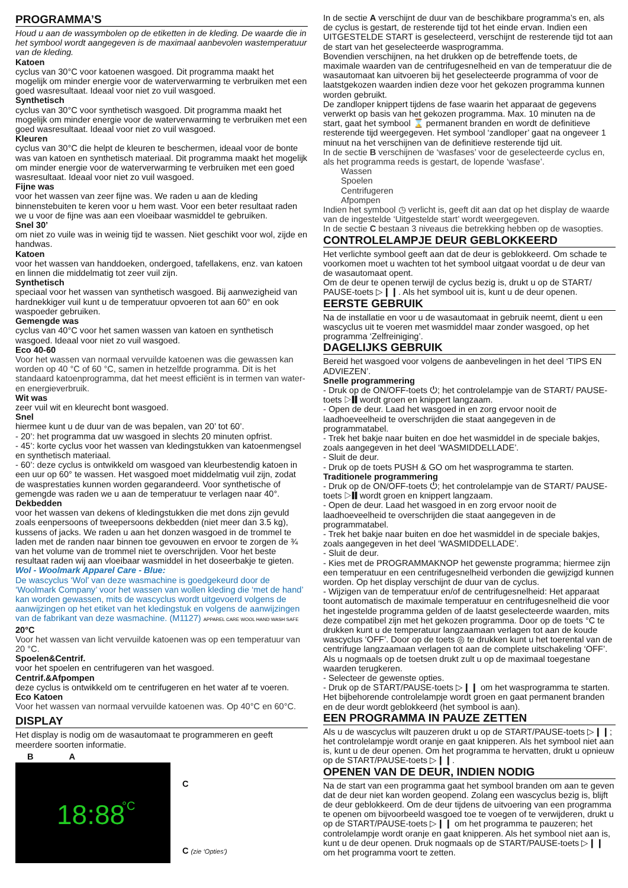PROGRAMMA’S
Houd u aan de wassymbolen op de etiketten in de kleding. De waarde die in het symbool wordt aangegeven is de maximaal aanbevolen wastemperatuur van de kleding.
Katoen
cyclus van 30°C voor katoenen wasgoed. Dit programma maakt het mogelijk om minder energie voor de waterverwarming te verbruiken met een goed wasresultaat. Ideaal voor niet zo vuil wasgoed.
Synthetisch
cyclus van 30°C voor synthetisch wasgoed. Dit programma maakt het mogelijk om minder energie voor de waterverwarming te verbruiken met een goed wasresultaat. Ideaal voor niet zo vuil wasgoed.
Kleuren
cyclus van 30°C die helpt de kleuren te beschermen, ideaal voor de bonte was van katoen en synthetisch materiaal. Dit programma maakt het mogelijk om minder energie voor de waterverwarming te verbruiken met een goed wasresultaat. Ideaal voor niet zo vuil wasgoed.
Fijne was
voor het wassen van zeer fijne was. We raden u aan de kleding binnenstebuiten te keren voor u hem wast. Voor een beter resultaat raden we u voor de fijne was aan een vloeibaar wasmiddel te gebruiken.
Snel 30’
om niet zo vuile was in weinig tijd te wassen. Niet geschikt voor wol, zijde en handwas.
Katoen
voor het wassen van handdoeken, ondergoed, tafellakens, enz. van katoen en linnen die middelmatig tot zeer vuil zijn.
Synthetisch
speciaal voor het wassen van synthetisch wasgoed. Bij aanwezigheid van hardnekkiger vuil kunt u de temperatuur opvoeren tot aan 60° en ook waspoeder gebruiken.
Gemengde was
cyclus van 40°C voor het samen wassen van katoen en synthetisch wasgoed. Ideaal voor niet zo vuil wasgoed.
Eco 40-60
Voor het wassen van normaal vervuilde katoenen was die gewassen kan worden op 40 °C of 60 °C, samen in hetzelfde programma. Dit is het standaard katoenprogramma, dat het meest efficiënt is in termen van water- en energieverbruik.
Wit was
zeer vuil wit en kleurecht bont wasgoed.
Snel
hiermee kunt u de duur van de was bepalen, van 20’ tot 60’.
- 20’: het programma dat uw wasgoed in slechts 20 minuten opfrist.
- 45’: korte cyclus voor het wassen van kledingstukken van katoenmengsel en synthetisch materiaal.
- 60’: deze cyclus is ontwikkeld om wasgoed van kleurbestendig katoen in een uur op 60° te wassen. Het wasgoed moet middelmatig vuil zijn, zodat de wasprestaties kunnen worden gegarandeerd. Voor synthetische of gemengde was raden we u aan de temperatuur te verlagen naar 40°.
Dekbedden
voor het wassen van dekens of kledingstukken die met dons zijn gevuld zoals eenpersoons of tweepersoons dekbedden (niet meer dan 3.5 kg), kussens of jacks. We raden u aan het donzen wasgoed in de trommel te laden met de randen naar binnen toe gevouwen en ervoor te zorgen de ¾ van het volume van de trommel niet te overschrijden. Voor het beste resultaat raden wij aan vloeibaar wasmiddel in het doseerbakje te gieten.
Wol - Woolmark Apparel Care - Blue:
De wascyclus ‘Wol’ van deze wasmachine is goedgekeurd door de ‘Woolmark Company’ voor het wassen van wollen kleding die ‘met de hand’ kan worden gewassen, mits de wascyclus wordt uitgevoerd volgens de aanwijzingen op het etiket van het kledingstuk en volgens de aanwijzingen van de fabrikant van deze wasmachine. (M1127) APPAREL CARE WOOL HAND WASH SAFE
20°C
Voor het wassen van licht vervuilde katoenen was op een temperatuur van 20 °C.
Spoelen&Centrif.
voor het spoelen en centrifugeren van het wasgoed.
Centrif.&Afpompen
deze cyclus is ontwikkeld om te centrifugeren en het water af te voeren.
Eco Katoen
Voor het wassen van normaal vervuilde katoenen was. Op 40°C en 60°C.
DISPLAY
Het display is nodig om de wasautomaat te programmeren en geeft meerdere soorten informatie.
B A
18:88 °C
C
C (zie ‘Opties’)
In de sectie A verschijnt de duur van de beschikbare programma’s en, als de cyclus is gestart, de resterende tijd tot het einde ervan. Indien een UITGESTELDE START is geselecteerd, verschijnt de resterende tijd tot aan de start van het geselecteerde wasprogramma.
Bovendien verschijnen, na het drukken op de betreffende toets, de maximale waarden van de centrifugesnelheid en van de temperatuur die de wasautomaat kan uitvoeren bij het geselecteerde programma of voor de laatstgekozen waarden indien deze voor het gekozen programma kunnen worden gebruikt.
De zandloper knippert tijdens de fase waarin het apparaat de gegevens verwerkt op basis van het gekozen programma. Max. 10 minuten na de start, gaat het symbool ⌛ permanent branden en wordt de definitieve resterende tijd weergegeven. Het symbool ‘zandloper’ gaat na ongeveer 1 minuut na het verschijnen van de definitieve resterende tijd uit.
In de sectie B verschijnen de ‘wasfases’ voor de geselecteerde cyclus en, als het programma reeds is gestart, de lopende ‘wasfase’.
Wassen
Spoelen
Centrifugeren
Afpompen
Indien het symbool ◷ verlicht is, geeft dit aan dat op het display de waarde van de ingestelde ‘Uitgestelde start’ wordt weergegeven.
In de sectie C bestaan 3 niveaus die betrekking hebben op de wasopties.
CONTROLELAMPJE DEUR GEBLOKKEERD
Het verlichte symbool geeft aan dat de deur is geblokkeerd. Om schade te voorkomen moet u wachten tot het symbool uitgaat voordat u de deur van de wasautomaat opent.
Om de deur te openen terwijl de cyclus bezig is, drukt u op de START/ PAUSE-toets ▷❙❙. Als het symbool uit is, kunt u de deur openen.
EERSTE GEBRUIK
Na de installatie en voor u de wasautomaat in gebruik neemt, dient u een wascyclus uit te voeren met wasmiddel maar zonder wasgoed, op het programma ‘Zelfreiniging’.
DAGELIJKS GEBRUIK
Bereid het wasgoed voor volgens de aanbevelingen in het deel ‘TIPS EN ADVIEZEN’.
Snelle programmering
- Druk op de ON/OFF-toets ⏻; het controlelampje van de START/ PAUSE-toets ▷❙❙ wordt groen en knippert langzaam.
- Open de deur. Laad het wasgoed in en zorg ervoor nooit de laadhoeveelheid te overschrijden die staat aangegeven in de programmatabel.
- Trek het bakje naar buiten en doe het wasmiddel in de speciale bakjes, zoals aangegeven in het deel ‘WASMIDDELLADE’.
- Sluit de deur.
- Druk op de toets PUSH & GO om het wasprogramma te starten.
Traditionele programmering
- Druk op de ON/OFF-toets ⏻; het controlelampje van de START/ PAUSE-toets ▷❙❙ wordt groen en knippert langzaam.
- Open de deur. Laad het wasgoed in en zorg ervoor nooit de laadhoeveelheid te overschrijden die staat aangegeven in de programmatabel.
- Trek het bakje naar buiten en doe het wasmiddel in de speciale bakjes, zoals aangegeven in het deel ‘WASMIDDELLADE’.
- Sluit de deur.
- Kies met de PROGRAMMAKNOP het gewenste programma; hiermee zijn een temperatuur en een centrifugesnelheid verbonden die gewijzigd kunnen worden. Op het display verschijnt de duur van de cyclus.
- Wijzigen van de temperatuur en/of de centrifugesnelheid: Het apparaat toont automatisch de maximale temperatuur en centrifugesnelheid die voor het ingestelde programma gelden of de laatst geselecteerde waarden, mits deze compatibel zijn met het gekozen programma. Door op de toets °C te drukken kunt u de temperatuur langzaamaan verlagen tot aan de koude wascyclus ‘OFF’. Door op de toets ◎ te drukken kunt u het toerental van de centrifuge langzaamaan verlagen tot aan de complete uitschakeling ‘OFF’. Als u nogmaals op de toetsen drukt zult u op de maximaal toegestane waarden terugkeren.
- Selecteer de gewenste opties.
- Druk op de START/PAUSE-toets ▷❙❙ om het wasprogramma te starten. Het bijbehorende controlelampje wordt groen en gaat permanent branden en de deur wordt geblokkeerd (het symbool is aan).
EEN PROGRAMMA IN PAUZE ZETTEN
Als u de wascyclus wilt pauzeren drukt u op de START/PAUSE-toets ▷❙❙; het controlelampje wordt oranje en gaat knipperen. Als het symbool niet aan is, kunt u de deur openen. Om het programma te hervatten, drukt u opnieuw op de START/PAUSE-toets ▷❙❙.
OPENEN VAN DE DEUR, INDIEN NODIG
Na de start van een programma gaat het symbool branden om aan te geven dat de deur niet kan worden geopend. Zolang een wascyclus bezig is, blijft de deur geblokkeerd. Om de deur tijdens de uitvoering van een programma te openen om bijvoorbeeld wasgoed toe te voegen of te verwijderen, drukt u op de START/PAUSE-toets ▷❙❙ om het programma te pauzeren; het controlelampje wordt oranje en gaat knipperen. Als het symbool niet aan is, kunt u de deur openen. Druk nogmaals op de START/PAUSE-toets ▷❙❙ om het programma voort te zetten.